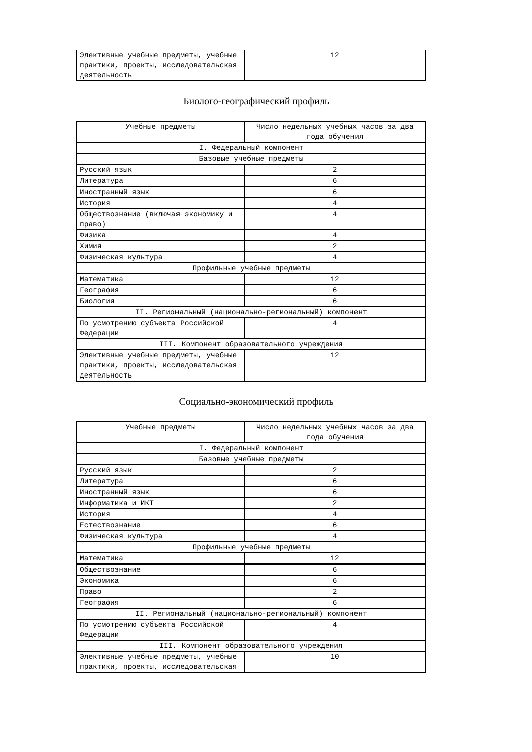| Элективные учебные предметы, учебные практики, проекты, исследовательская деятельность | 12 |
Биолого-географический профиль
| Учебные предметы | Число недельных учебных часов за два года обучения |
| I. Федеральный компонент | |
| Базовые учебные предметы | |
| Русский язык | 2 |
| Литература | 6 |
| Иностранный язык | 6 |
| История | 4 |
| Обществознание (включая экономику и право) | 4 |
| Физика | 4 |
| Химия | 2 |
| Физическая культура | 4 |
| Профильные учебные предметы | |
| Математика | 12 |
| География | 6 |
| Биология | 6 |
| II. Региональный (национально-региональный) компонент | |
| По усмотрению субъекта Российской Федерации | 4 |
| III. Компонент образовательного учреждения | |
| Элективные учебные предметы, учебные практики, проекты, исследовательская деятельность | 12 |
Социально-экономический профиль
| Учебные предметы | Число недельных учебных часов за два года обучения |
| I. Федеральный компонент | |
| Базовые учебные предметы | |
| Русский язык | 2 |
| Литература | 6 |
| Иностранный язык | 6 |
| Информатика и ИКТ | 2 |
| История | 4 |
| Естествознание | 6 |
| Физическая культура | 4 |
| Профильные учебные предметы | |
| Математика | 12 |
| Обществознание | 6 |
| Экономика | 6 |
| Право | 2 |
| География | 6 |
| II. Региональный (национально-региональный) компонент | |
| По усмотрению субъекта Российской Федерации | 4 |
| III. Компонент образовательного учреждения | |
| Элективные учебные предметы, учебные практики, проекты, исследовательская | 10 |